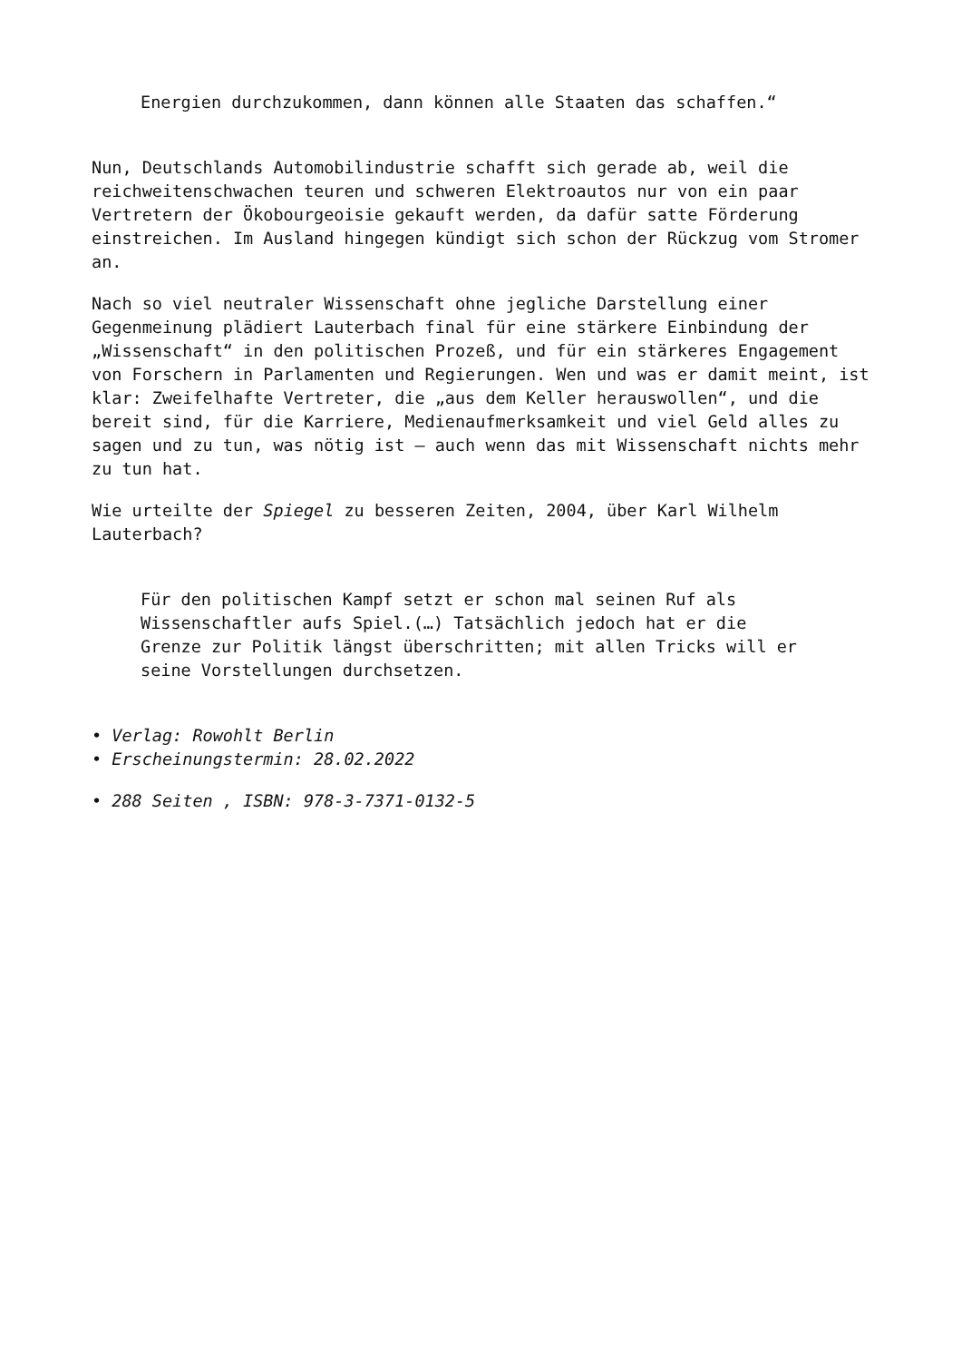Energien durchzukommen, dann können alle Staaten das schaffen.“
Nun, Deutschlands Automobilindustrie schafft sich gerade ab, weil die reichweitenschwachen teuren und schweren Elektroautos nur von ein paar Vertretern der Ökobourgeoisie gekauft werden, da dafür satte Förderung einstreichen. Im Ausland hingegen kündigt sich schon der Rückzug vom Stromer an.
Nach so viel neutraler Wissenschaft ohne jegliche Darstellung einer Gegenmeinung plädiert Lauterbach final für eine stärkere Einbindung der „Wissenschaft“ in den politischen Prozeß, und für ein stärkeres Engagement von Forschern in Parlamenten und Regierungen. Wen und was er damit meint, ist klar: Zweifelhafte Vertreter, die „aus dem Keller herauswollen“, und die bereit sind, für die Karriere, Medienaufmerksamkeit und viel Geld alles zu sagen und zu tun, was nötig ist – auch wenn das mit Wissenschaft nichts mehr zu tun hat.
Wie urteilte der Spiegel zu besseren Zeiten, 2004, über Karl Wilhelm Lauterbach?
Für den politischen Kampf setzt er schon mal seinen Ruf als Wissenschaftler aufs Spiel.(…) Tatsächlich jedoch hat er die Grenze zur Politik längst überschritten; mit allen Tricks will er seine Vorstellungen durchsetzen.
• Verlag: Rowohlt Berlin
• Erscheinungstermin: 28.02.2022
• 288 Seiten , ISBN: 978-3-7371-0132-5